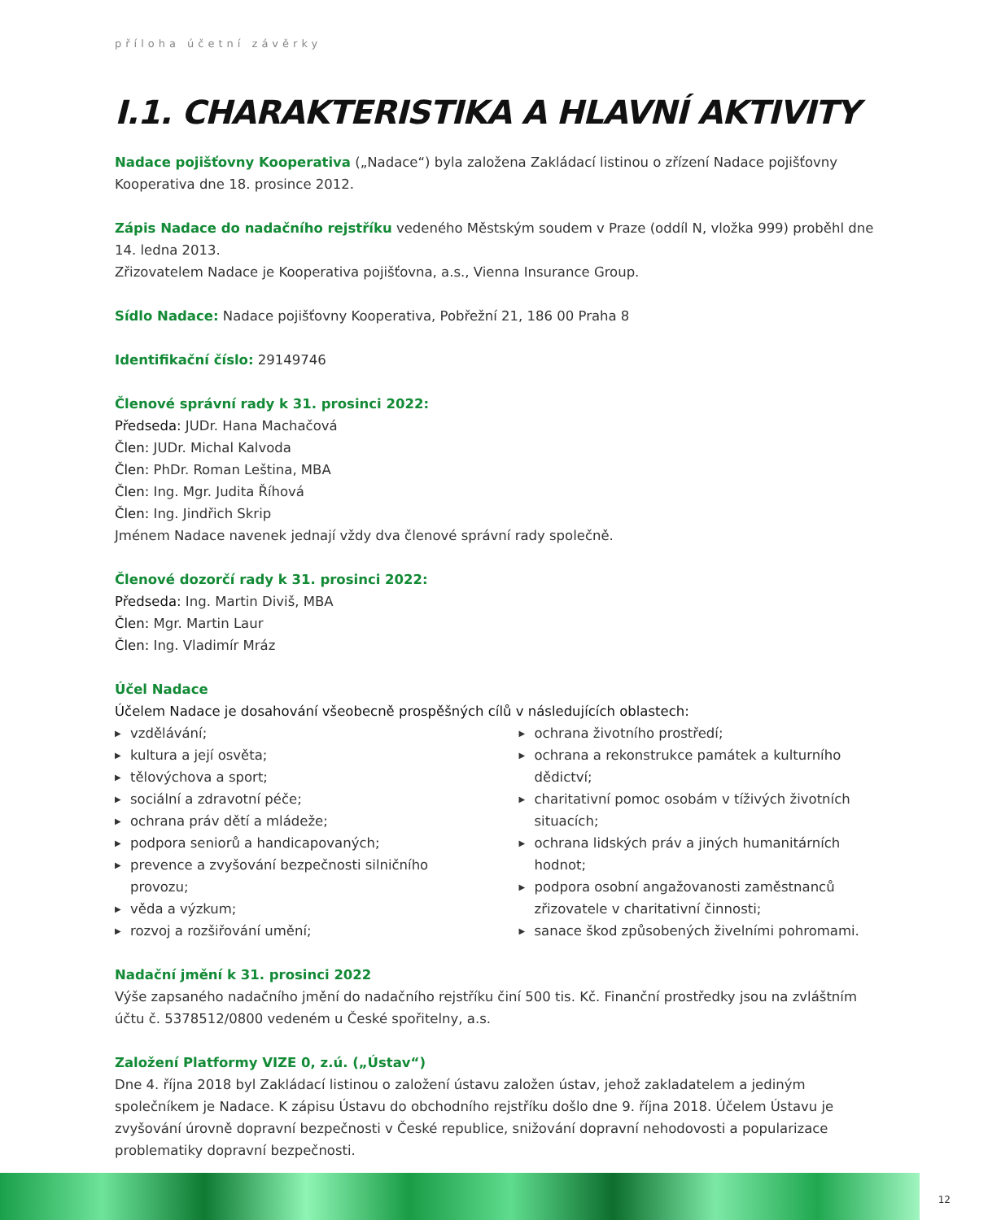příloha účetní závěrky
I.1. CHARAKTERISTIKA A HLAVNÍ AKTIVITY
Nadace pojišťovny Kooperativa („Nadace“) byla založena Zakládací listinou o zřízení Nadace pojišťovny Kooperativa dne 18. prosince 2012.
Zápis Nadace do nadačního rejstříku vedeného Městským soudem v Praze (oddíl N, vložka 999) proběhl dne 14. ledna 2013.
Zřizovatelem Nadace je Kooperativa pojišťovna, a.s., Vienna Insurance Group.
Sídlo Nadace: Nadace pojišťovny Kooperativa, Pobřežní 21, 186 00 Praha 8
Identifikační číslo: 29149746
Členové správní rady k 31. prosinci 2022:
Předseda: JUDr. Hana Machačová
Člen: JUDr. Michal Kalvoda
Člen: PhDr. Roman Leština, MBA
Člen: Ing. Mgr. Judita Říhová
Člen: Ing. Jindřich Skrip
Jménem Nadace navenek jednají vždy dva členové správní rady společně.
Členové dozorčí rady k 31. prosinci 2022:
Předseda: Ing. Martin Diviš, MBA
Člen: Mgr. Martin Laur
Člen: Ing. Vladimír Mráz
Účel Nadace
Účelem Nadace je dosahování všeobecně prospěšných cílů v následujících oblastech:
▶ vzdělávání;
▶ kultura a její osvěta;
▶ tělovýchova a sport;
▶ sociální a zdravotní péče;
▶ ochrana práv dětí a mládeže;
▶ podpora seniorů a handicapovaných;
▶ prevence a zvyšování bezpečnosti silničního provozu;
▶ věda a výzkum;
▶ rozvoj a rozšiřování umění;
▶ ochrana životního prostředí;
▶ ochrana a rekonstrukce památek a kulturního dědictví;
▶ charitativní pomoc osobám v tíživých životních situacích;
▶ ochrana lidských práv a jiných humanitárních hodnot;
▶ podpora osobní angažovanosti zaměstnanců zřizovatele v charitativní činnosti;
▶ sanace škod způsobených živelními pohromami.
Nadační jmění k 31. prosinci 2022
Výše zapsaného nadačního jmění do nadačního rejstříku činí 500 tis. Kč. Finanční prostředky jsou na zvláštním účtu č. 5378512/0800 vedeném u České spořitelny, a.s.
Založení Platformy VIZE 0, z.ú. („Ústav“)
Dne 4. října 2018 byl Zakládací listinou o založení ústavu založen ústav, jehož zakladatelem a jediným společníkem je Nadace. K zápisu Ústavu do obchodního rejstříku došlo dne 9. října 2018. Účelem Ústavu je zvyšování úrovně dopravní bezpečnosti v České republice, snižování dopravní nehodovosti a popularizace problematiky dopravní bezpečnosti.
12